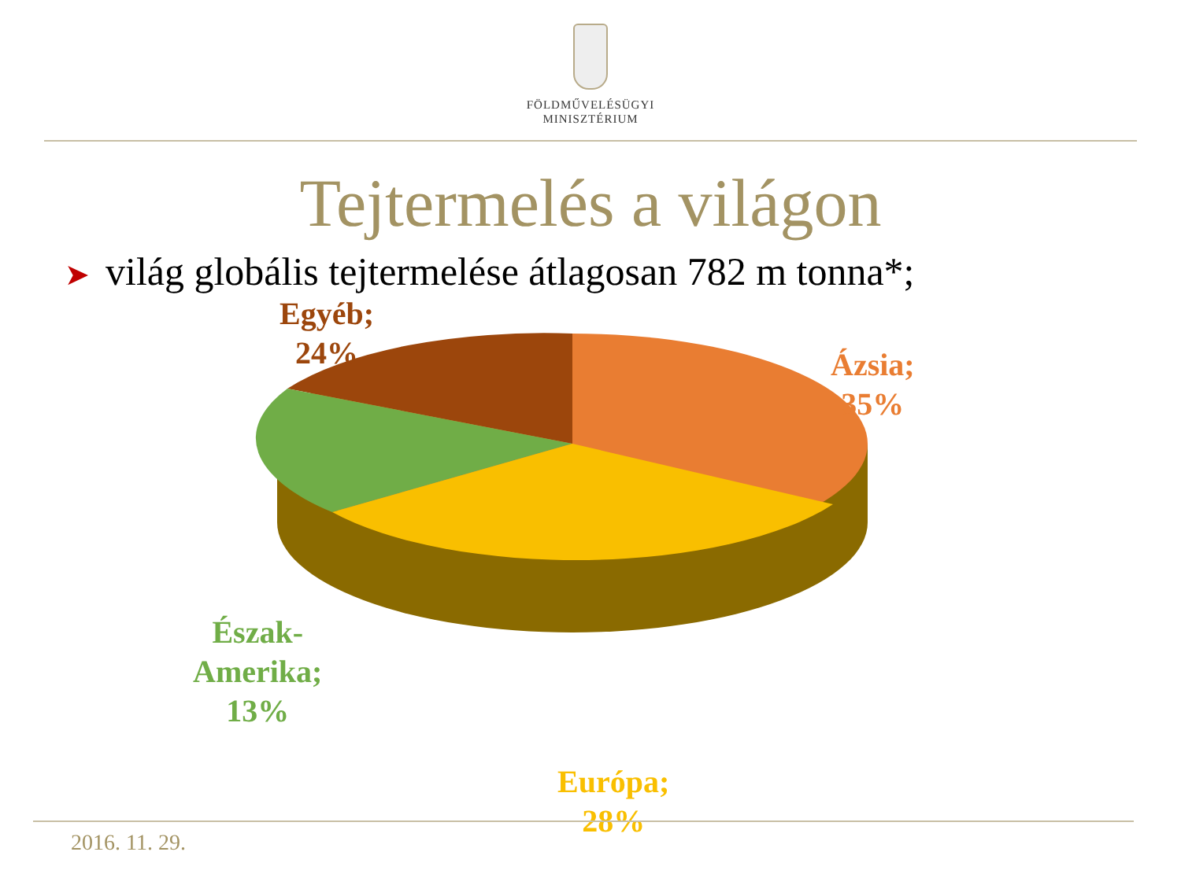FÖLDMŰVELÉSÜGYI
MINISZTÉRIUM
Tejtermelés a világon
➤ világ globális tejtermelése átlagosan 782 m tonna*;
Egyéb;
24%
Ázsia;
35%
Észak-
Amerika;
13%
Európa;
28%
2016. 11. 29.